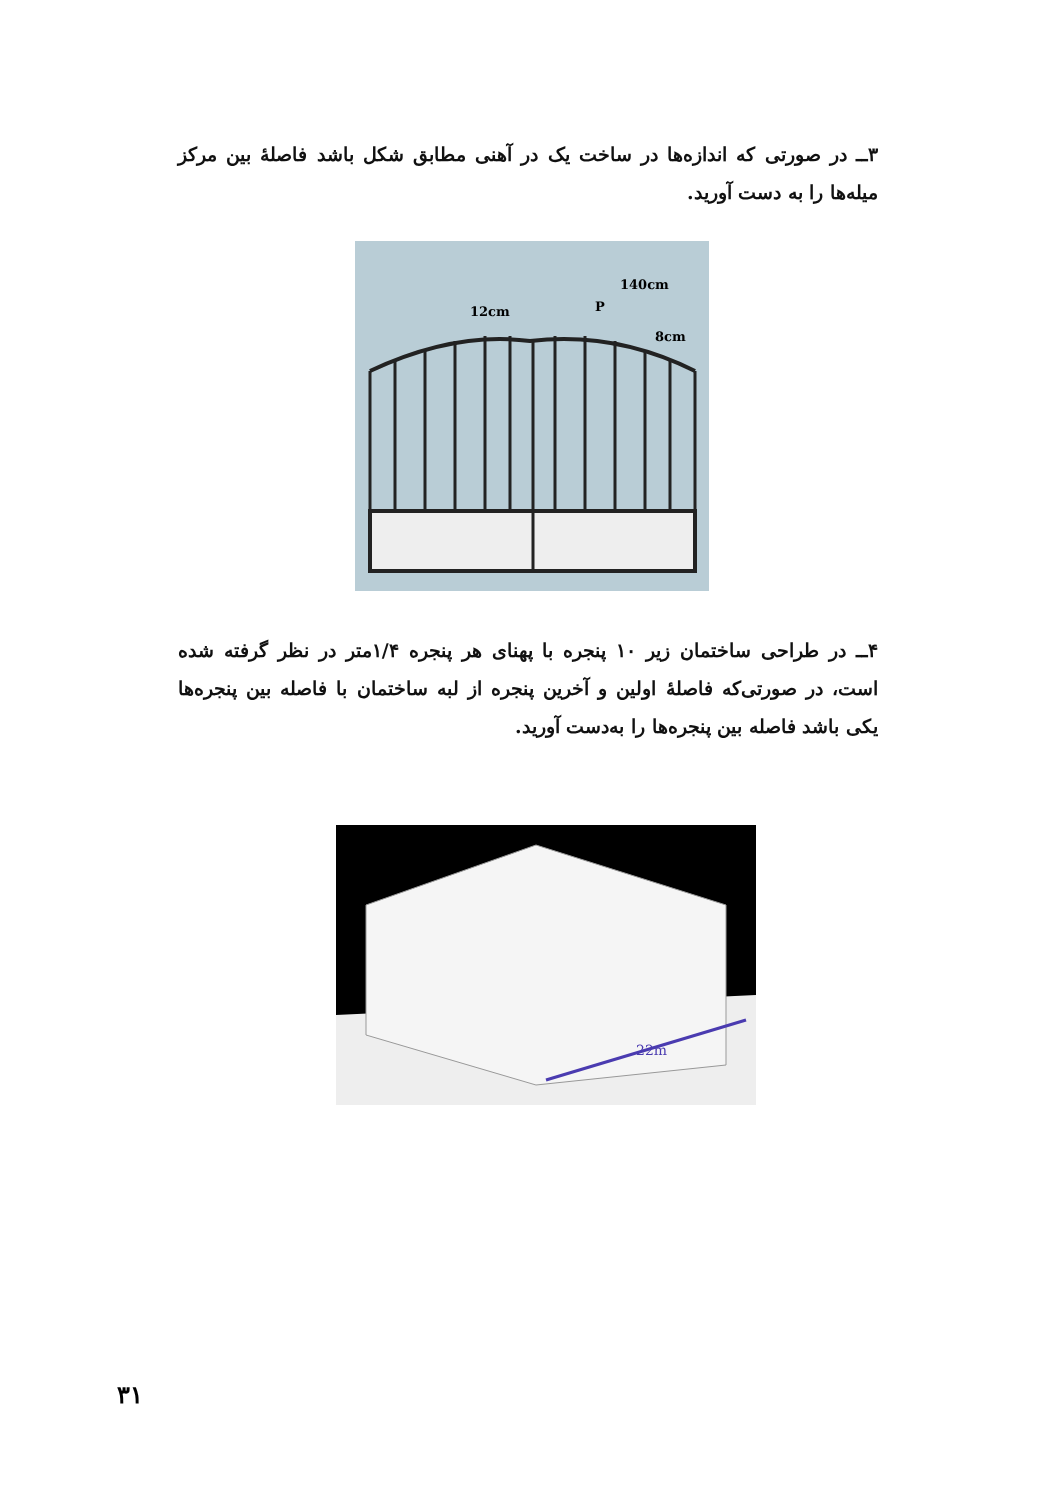۳ــ در صورتی که اندازه‌ها در ساخت یک در آهنی مطابق شکل باشد فاصلهٔ بین مرکز میله‌ها را به دست آورید.
140cm
12cm
P
8cm
۴ــ در طراحی ساختمان زیر ۱۰ پنجره با پهنای هر پنجره ۱/۴متر در نظر گرفته شده است، در صورتی‌که فاصلهٔ اولین و آخرین پنجره از لبه ساختمان با فاصله بین پنجره‌ها یکی باشد فاصله بین پنجره‌ها را به‌دست آورید.
22m
۳۱